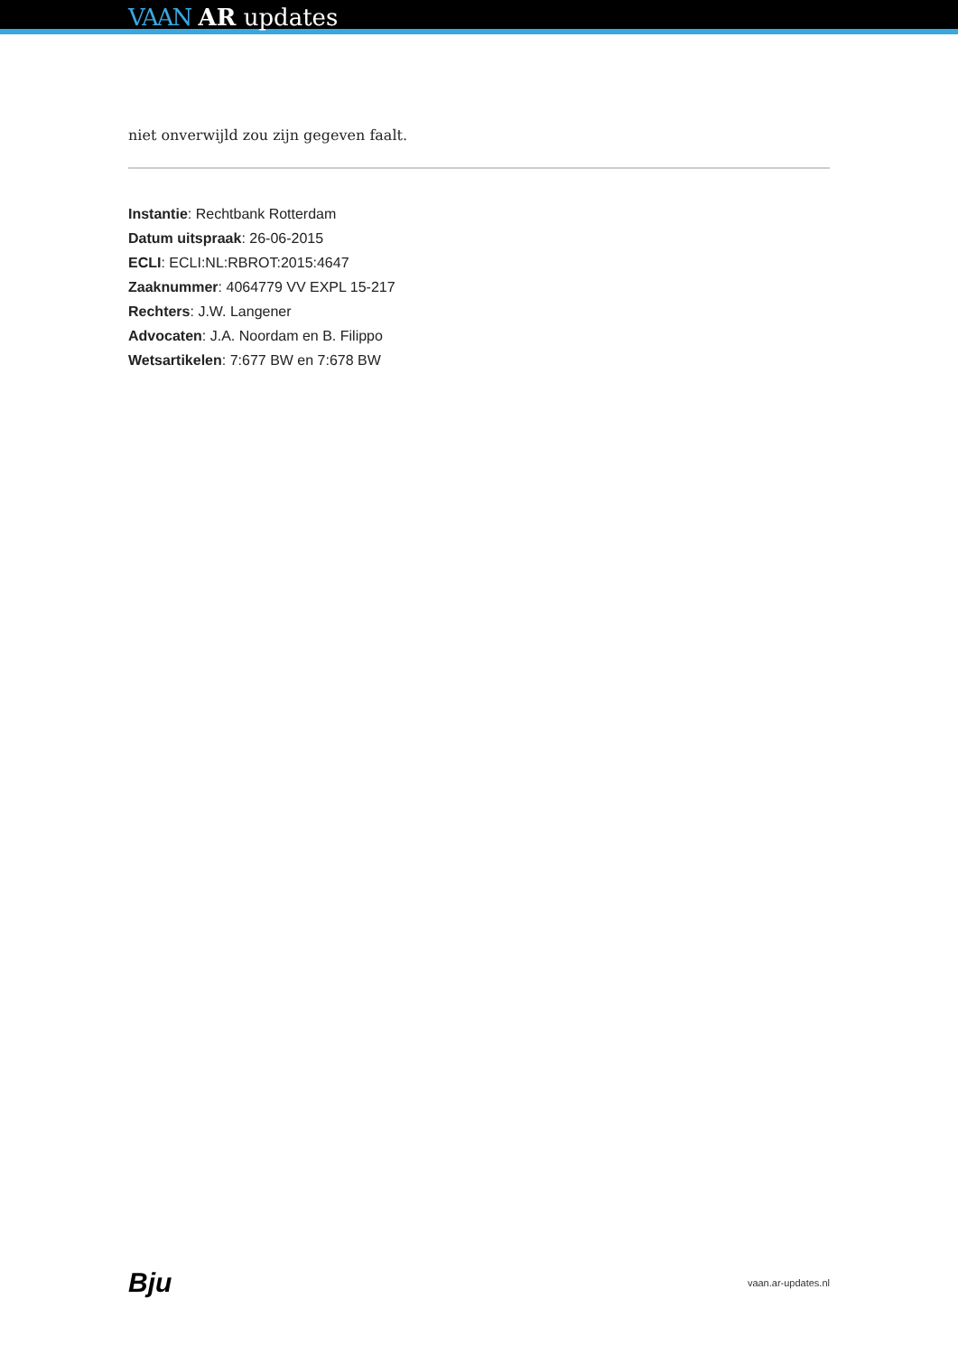VAAN AR updates
niet onverwijld zou zijn gegeven faalt.
Instantie: Rechtbank Rotterdam
Datum uitspraak: 26-06-2015
ECLI: ECLI:NL:RBROT:2015:4647
Zaaknummer: 4064779 VV EXPL 15-217
Rechters: J.W. Langener
Advocaten: J.A. Noordam en B. Filippo
Wetsartikelen: 7:677 BW en 7:678 BW
Bju vaan.ar-updates.nl